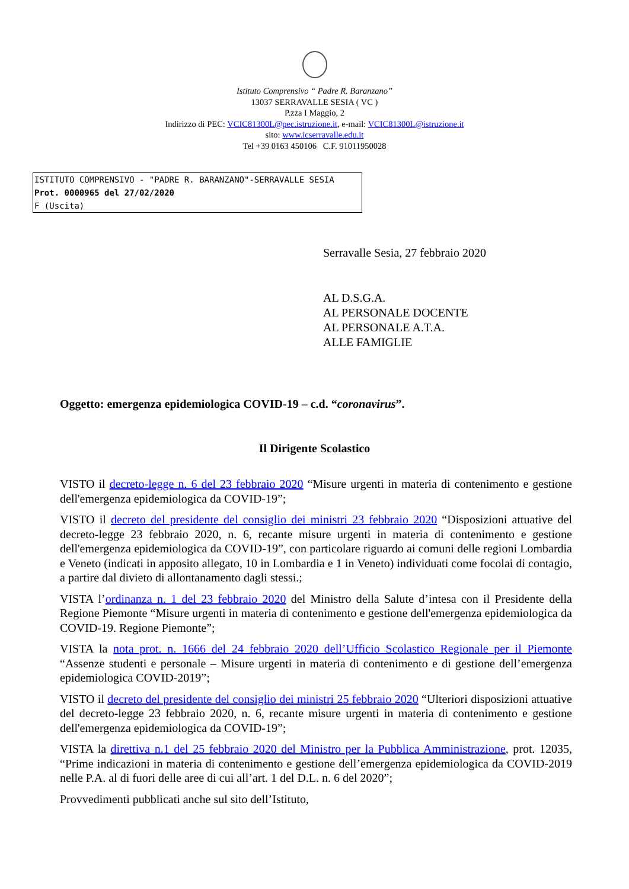Istituto Comprensivo “ Padre R. Baranzano”
13037 SERRAVALLE SESIA ( VC )
P.zza I Maggio, 2
Indirizzo di PEC: VCIC81300L@pec.istruzione.it, e-mail: VCIC81300L@istruzione.it
sito: www.icserravalle.edu.it
Tel +39 0163 450106 C.F. 91011950028
ISTITUTO COMPRENSIVO - "PADRE R. BARANZANO"-SERRAVALLE SESIA
Prot. 0000965 del 27/02/2020
F (Uscita)
Serravalle Sesia, 27 febbraio 2020
AL D.S.G.A.
AL PERSONALE DOCENTE
AL PERSONALE A.T.A.
ALLE FAMIGLIE
Oggetto: emergenza epidemiologica COVID-19 – c.d. “coronavirus”.
Il Dirigente Scolastico
VISTO il decreto-legge n. 6 del 23 febbraio 2020 “Misure urgenti in materia di contenimento e gestione dell'emergenza epidemiologica da COVID-19”;
VISTO il decreto del presidente del consiglio dei ministri 23 febbraio 2020 “Disposizioni attuative del decreto-legge 23 febbraio 2020, n. 6, recante misure urgenti in materia di contenimento e gestione dell'emergenza epidemiologica da COVID-19”, con particolare riguardo ai comuni delle regioni Lombardia e Veneto (indicati in apposito allegato, 10 in Lombardia e 1 in Veneto) individuati come focolai di contagio, a partire dal divieto di allontanamento dagli stessi.;
VISTA l’ordinanza n. 1 del 23 febbraio 2020 del Ministro della Salute d’intesa con il Presidente della Regione Piemonte “Misure urgenti in materia di contenimento e gestione dell'emergenza epidemiologica da COVID-19. Regione Piemonte”;
VISTA la nota prot. n. 1666 del 24 febbraio 2020 dell’Ufficio Scolastico Regionale per il Piemonte “Assenze studenti e personale – Misure urgenti in materia di contenimento e di gestione dell’emergenza epidemiologica COVID-2019”;
VISTO il decreto del presidente del consiglio dei ministri 25 febbraio 2020 “Ulteriori disposizioni attuative del decreto-legge 23 febbraio 2020, n. 6, recante misure urgenti in materia di contenimento e gestione dell'emergenza epidemiologica da COVID-19”;
VISTA la direttiva n.1 del 25 febbraio 2020 del Ministro per la Pubblica Amministrazione, prot. 12035, “Prime indicazioni in materia di contenimento e gestione dell’emergenza epidemiologica da COVID-2019 nelle P.A. al di fuori delle aree di cui all’art. 1 del D.L. n. 6 del 2020”;
Provvedimenti pubblicati anche sul sito dell’Istituto,